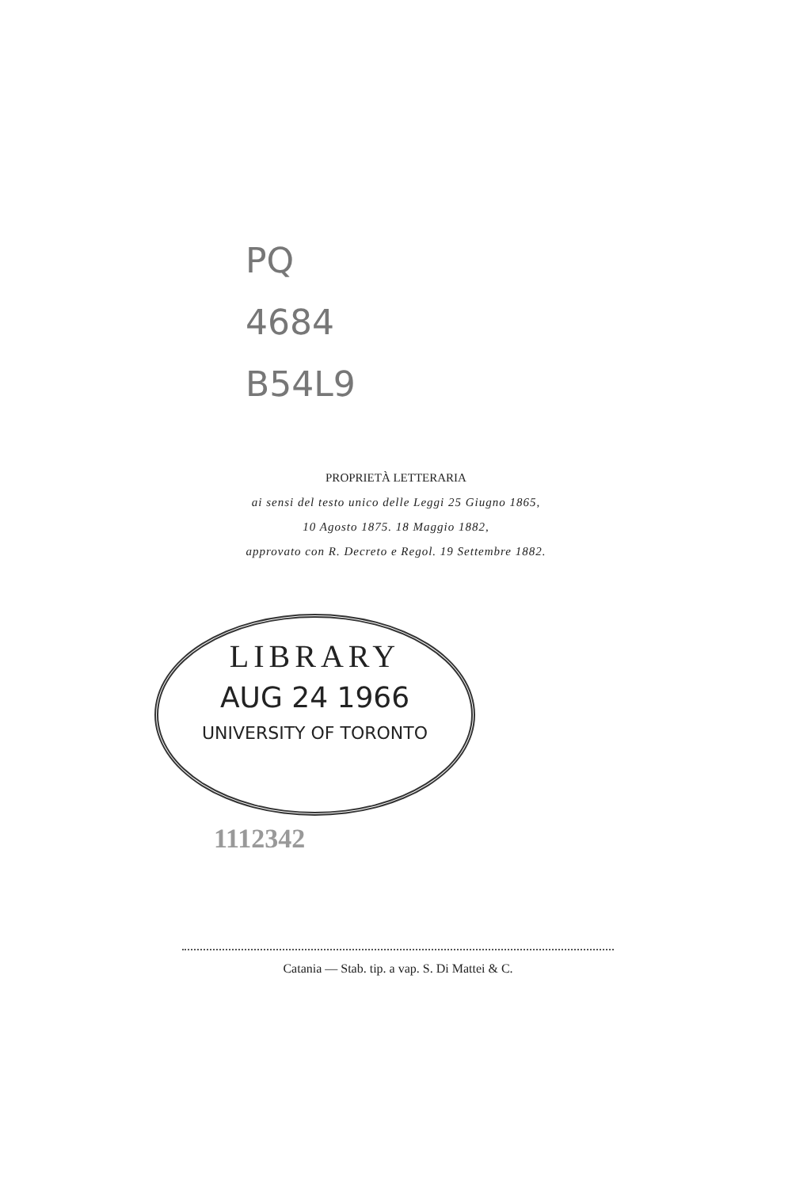PQ
4684
B54L9
PROPRIETÀ LETTERARIA
ai sensi del testo unico delle Leggi 25 Giugno 1865,
10 Agosto 1875. 18 Maggio 1882,
approvato con R. Decreto e Regol. 19 Settembre 1882.
LIBRARY
AUG 24 1966
UNIVERSITY OF TORONTO
1112342
Catania — Stab. tip. a vap. S. Di Mattei & C.